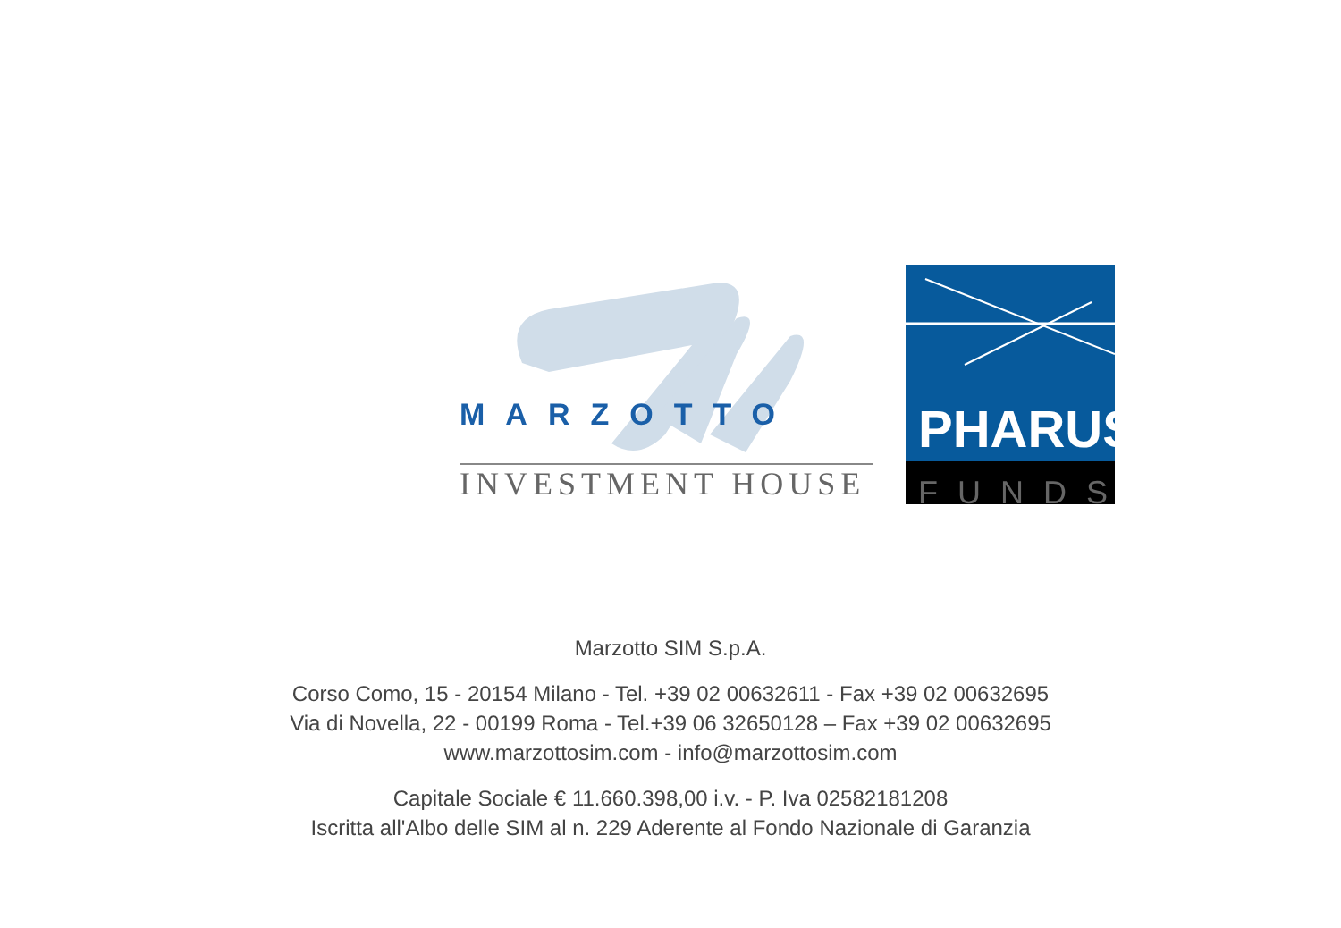MARZOTTO
INVESTMENT HOUSE
PHARUS
FUNDS
Marzotto SIM S.p.A.
Corso Como, 15 - 20154 Milano - Tel. +39 02 00632611 - Fax +39 02 00632695
Via di Novella, 22 - 00199 Roma - Tel.+39 06 32650128 – Fax +39 02 00632695
www.marzottosim.com - info@marzottosim.com
Capitale Sociale € 11.660.398,00 i.v. - P. Iva 02582181208
Iscritta all'Albo delle SIM al n. 229 Aderente al Fondo Nazionale di Garanzia